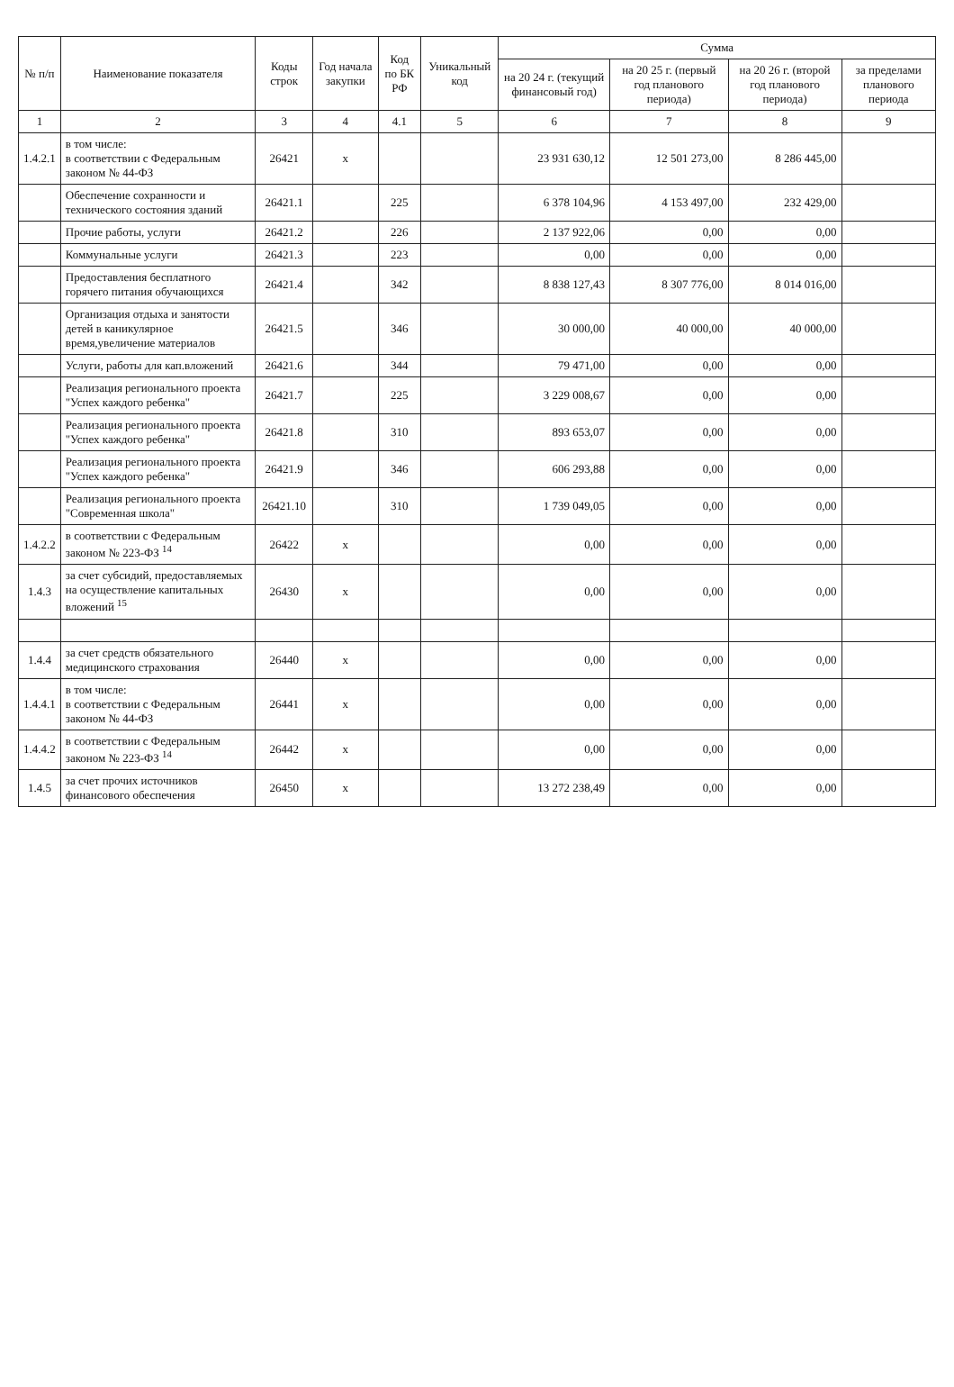| № п/п | Наименование показателя | Коды строк | Год начала закупки | Код по БК РФ | Уникальный код | Сумма | | | |
| --- | --- | --- | --- | --- | --- | --- | --- | --- | --- |
| | | | | | | на 20 24 г. (текущий финансовый год) | на 20 25 г. (первый год планового периода) | на 20 26 г. (второй год планового периода) | за пределами планового периода |
| 1 | 2 | 3 | 4 | 4.1 | 5 | 6 | 7 | 8 | 9 |
| 1.4.2.1 | в том числе: в соответствии с Федеральным законом № 44-ФЗ | 26421 | x | | | 23 931 630,12 | 12 501 273,00 | 8 286 445,00 | |
| | Обеспечение сохранности и технического состояния зданий | 26421.1 | | 225 | | 6 378 104,96 | 4 153 497,00 | 232 429,00 | |
| | Прочие работы, услуги | 26421.2 | | 226 | | 2 137 922,06 | 0,00 | 0,00 | |
| | Коммунальные услуги | 26421.3 | | 223 | | 0,00 | 0,00 | 0,00 | |
| | Предоставления бесплатного горячего питания обучающихся | 26421.4 | | 342 | | 8 838 127,43 | 8 307 776,00 | 8 014 016,00 | |
| | Организация отдыха и занятости детей в каникулярное время,увеличение материалов | 26421.5 | | 346 | | 30 000,00 | 40 000,00 | 40 000,00 | |
| | Услуги, работы для кап.вложений | 26421.6 | | 344 | | 79 471,00 | 0,00 | 0,00 | |
| | Реализация регионального проекта "Успех каждого ребенка" | 26421.7 | | 225 | | 3 229 008,67 | 0,00 | 0,00 | |
| | Реализация регионального проекта "Успех каждого ребенка" | 26421.8 | | 310 | | 893 653,07 | 0,00 | 0,00 | |
| | Реализация регионального проекта "Успех каждого ребенка" | 26421.9 | | 346 | | 606 293,88 | 0,00 | 0,00 | |
| | Реализация регионального проекта "Современная школа" | 26421.10 | | 310 | | 1 739 049,05 | 0,00 | 0,00 | |
| 1.4.2.2 | в соответствии с Федеральным законом № 223-ФЗ <sup>14</sup> | 26422 | x | | | 0,00 | 0,00 | 0,00 | |
| 1.4.3 | за счет субсидий, предоставляемых на осуществление капитальных вложений <sup>15</sup> | 26430 | x | | | 0,00 | 0,00 | 0,00 | |
| 1.4.4 | за счет средств обязательного медицинского страхования | 26440 | x | | | 0,00 | 0,00 | 0,00 | |
| 1.4.4.1 | в том числе: в соответствии с Федеральным законом № 44-ФЗ | 26441 | x | | | 0,00 | 0,00 | 0,00 | |
| 1.4.4.2 | в соответствии с Федеральным законом № 223-ФЗ <sup>14</sup> | 26442 | x | | | 0,00 | 0,00 | 0,00 | |
| 1.4.5 | за счет прочих источников финансового обеспечения | 26450 | x | | | 13 272 238,49 | 0,00 | 0,00 | |